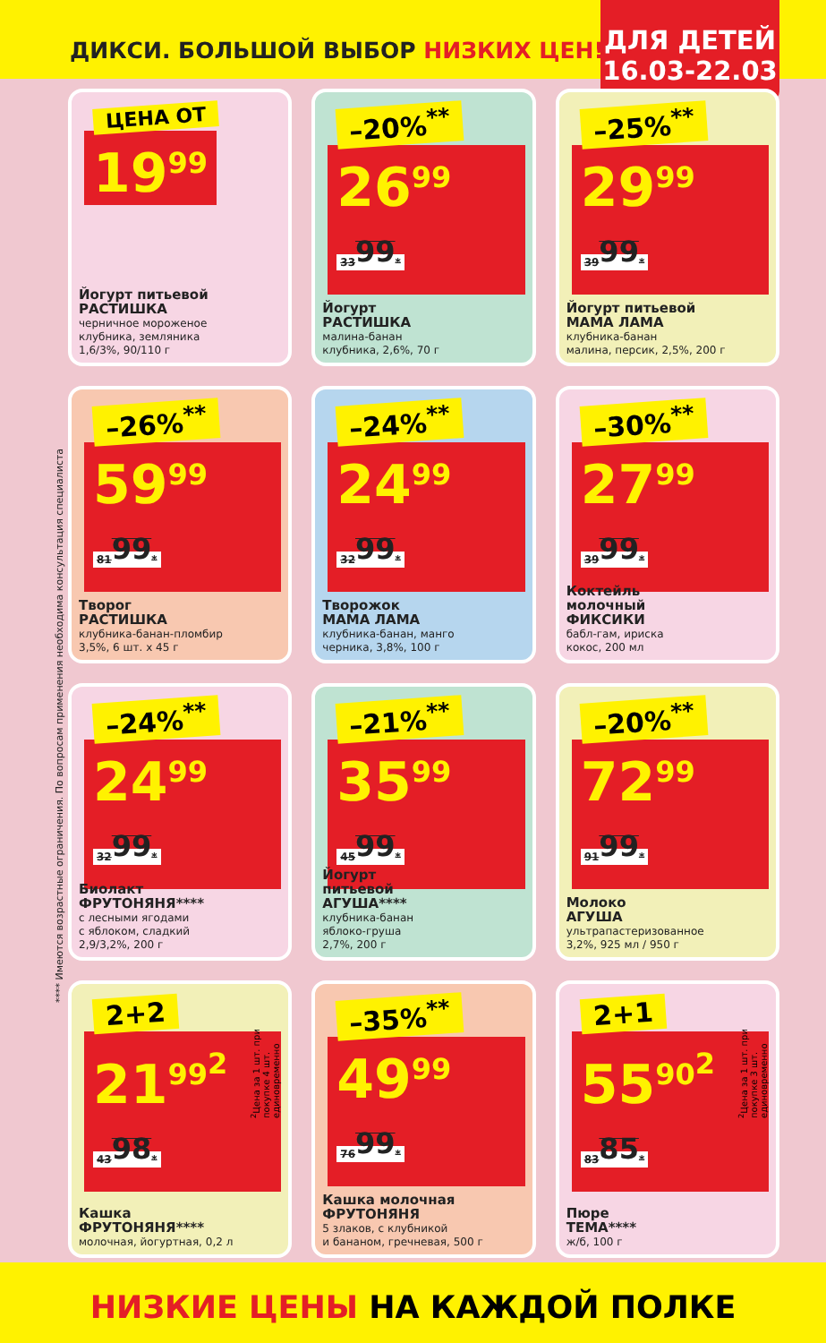ДИКСИ. БОЛЬШОЙ ВЫБОР НИЗКИХ ЦЕН!
ДЛЯ ДЕТЕЙ
16.03-22.03
**** Имеются возрастные ограничения. По вопросам применения необходима консультация специалиста
ЦЕНА ОТ
19<sup>99</sup>
Йогурт питьевой
РАСТИШКА
черничное мороженое
клубника, земляника
1,6/3%, 90/110 г
–20%<sup>**</sup>
26<sup>99</sup> 33<sup>99</sup>*
Йогурт
РАСТИШКА
малина-банан
клубника, 2,6%, 70 г
–25%<sup>**</sup>
29<sup>99</sup> 39<sup>99</sup>*
Йогурт питьевой
МАМА ЛАМА
клубника-банан
малина, персик, 2,5%, 200 г
–26%<sup>**</sup>
59<sup>99</sup> 81<sup>99</sup>*
Творог
РАСТИШКА
клубника-банан-пломбир
3,5%, 6 шт. х 45 г
–24%<sup>**</sup>
24<sup>99</sup> 32<sup>99</sup>*
Творожок
МАМА ЛАМА
клубника-банан, манго
черника, 3,8%, 100 г
–30%<sup>**</sup>
27<sup>99</sup> 39<sup>99</sup>*
Коктейль
молочный
ФИКСИКИ
бабл-гам, ириска
кокос, 200 мл
–24%<sup>**</sup>
24<sup>99</sup> 32<sup>99</sup>*
Биолакт
ФРУТОНЯНЯ****
с лесными ягодами
с яблоком, сладкий
2,9/3,2%, 200 г
–21%<sup>**</sup>
35<sup>99</sup> 45<sup>99</sup>*
Йогурт
питьевой
АГУША****
клубника-банан
яблоко-груша
2,7%, 200 г
–20%<sup>**</sup>
72<sup>99</sup> 91<sup>99</sup>*
Молоко
АГУША
ультрапастеризованное
3,2%, 925 мл / 950 г
<sup>2</sup> Цена за 1 шт. при покупке 4 шт. единовременно
2+2
21<sup>99<sup>2</sup></sup> 43<sup>98</sup>*
Кашка
ФРУТОНЯНЯ****
молочная, йогуртная, 0,2 л
–35%<sup>**</sup>
49<sup>99</sup> 76<sup>99</sup>*
Кашка молочная
ФРУТОНЯНЯ
5 злаков, с клубникой
и бананом, гречневая, 500 г
<sup>2</sup> Цена за 1 шт. при покупке 3 шт. единовременно
2+1
55<sup>90<sup>2</sup></sup> 83<sup>85</sup>*
Пюре
ТЕМА****
ж/б, 100 г
НИЗКИЕ ЦЕНЫ НА КАЖДОЙ ПОЛКЕ